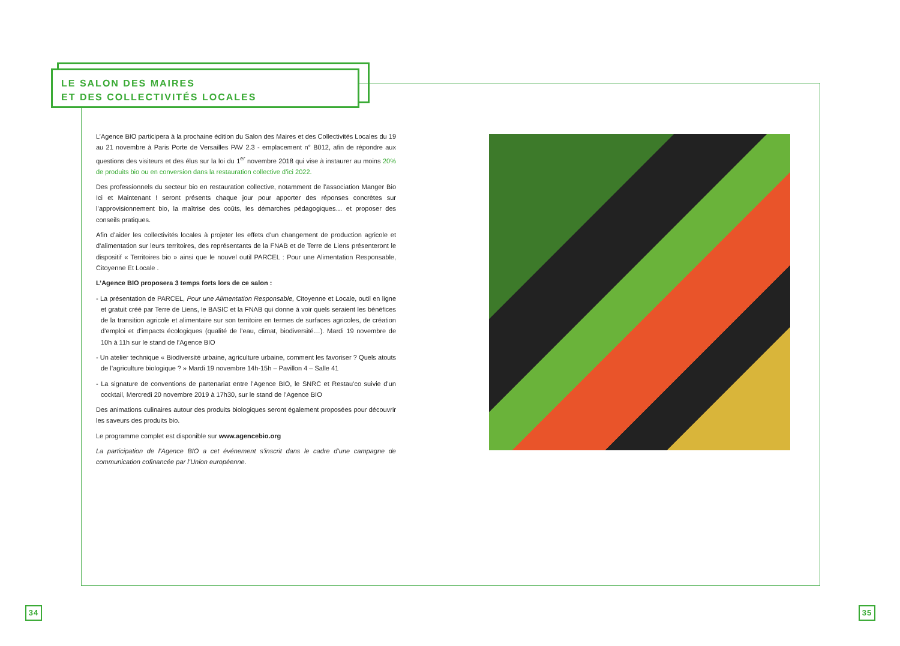LE SALON DES MAIRES
ET DES COLLECTIVITÉS LOCALES
L’Agence BIO participera à la prochaine édition du Salon des Maires et des Collectivités Locales du 19 au 21 novembre à Paris Porte de Versailles PAV 2.3 - emplacement n° B012, afin de répondre aux questions des visiteurs et des élus sur la loi du 1<sup>er</sup> novembre 2018 qui vise à instaurer au moins 20% de produits bio ou en conversion dans la restauration collective d’ici 2022.
Des professionnels du secteur bio en restauration collective, notamment de l’association Manger Bio Ici et Maintenant ! seront présents chaque jour pour apporter des réponses concrètes sur l’approvisionnement bio, la maîtrise des coûts, les démarches pédagogiques… et proposer des conseils pratiques.
Afin d’aider les collectivités locales à projeter les effets d’un changement de production agricole et d’alimentation sur leurs territoires, des représentants de la FNAB et de Terre de Liens présenteront le dispositif « Territoires bio » ainsi que le nouvel outil PARCEL : Pour une Alimentation Responsable, Citoyenne Et Locale .
L’Agence BIO proposera 3 temps forts lors de ce salon :
- La présentation de PARCEL, Pour une Alimentation Responsable, Citoyenne et Locale, outil en ligne et gratuit créé par Terre de Liens, le BASIC et la FNAB qui donne à voir quels seraient les bénéfices de la transition agricole et alimentaire sur son territoire en termes de surfaces agricoles, de création d’emploi et d’impacts écologiques (qualité de l’eau, climat, biodiversité…). Mardi 19 novembre de 10h à 11h sur le stand de l’Agence BIO
- Un atelier technique « Biodiversité urbaine, agriculture urbaine, comment les favoriser ? Quels atouts de l’agriculture biologique ? » Mardi 19 novembre 14h-15h – Pavillon 4 – Salle 41
- La signature de conventions de partenariat entre l’Agence BIO, le SNRC et Restau’co suivie d’un cocktail, Mercredi 20 novembre 2019 à 17h30, sur le stand de l’Agence BIO
Des animations culinaires autour des produits biologiques seront également proposées pour découvrir les saveurs des produits bio.
Le programme complet est disponible sur www.agencebio.org
La participation de l’Agence BIO a cet événement s’inscrit dans le cadre d’une campagne de communication cofinancée par l’Union européenne.
34 35